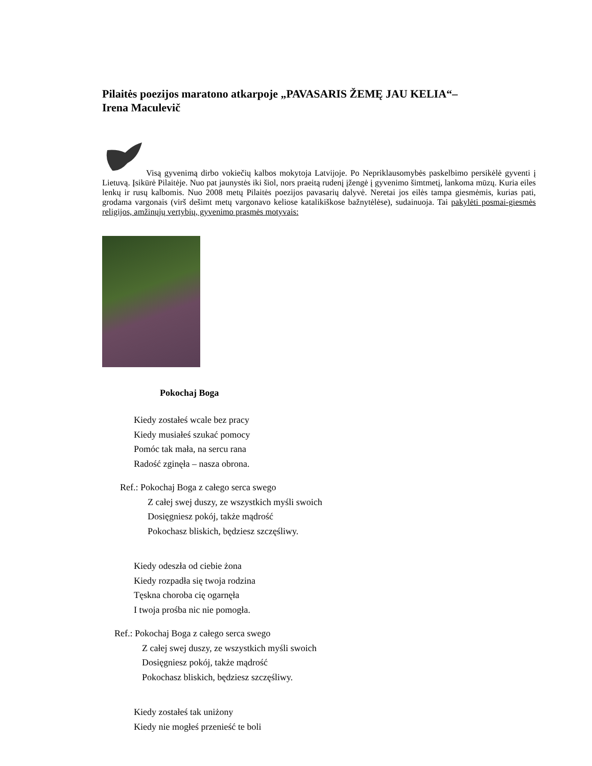Pilaitės poezijos maratono atkarpoje „PAVASARIS ŽEMĘ JAU KELIA“–
Irena Maculevič
Visą gyvenimą dirbo vokiečių kalbos mokytoja Latvijoje. Po Nepriklausomybės paskelbimo persikėlė gyventi į Lietuvą. Įsikūrė Pilaitėje. Nuo pat jaunystės iki šiol, nors praeitą rudenį įžengė į gyvenimo šimtmetį, lankoma mūzų. Kuria eiles lenkų ir rusų kalbomis. Nuo 2008 metų Pilaitės poezijos pavasarių dalyvė. Neretai jos eilės tampa giesmėmis, kurias pati, grodama vargonais (virš dešimt metų vargonavo keliose katalikiškose bažnytėlėse), sudainuoja. Tai pakylėti posmai-giesmės religijos, amžinųjų vertybių, gyvenimo prasmės motyvais:
Pokochaj Boga
Kiedy zostałeś wcale bez pracy
Kiedy musiałeś szukać pomocy
Pomóc tak mała, na sercu rana
Radość zginęła – nasza obrona.
Ref.: Pokochaj Boga z całego serca swego
Z całej swej duszy, ze wszystkich myśli swoich
Dosięgniesz pokój, także mądrość
Pokochasz bliskich, będziesz szczęśliwy.
Kiedy odeszła od ciebie żona
Kiedy rozpadła się twoja rodzina
Tęskna choroba cię ogarnęła
I twoja prośba nic nie pomogła.
Ref.: Pokochaj Boga z całego serca swego
Z całej swej duszy, ze wszystkich myśli swoich
Dosięgniesz pokój, także mądrość
Pokochasz bliskich, będziesz szczęśliwy.
Kiedy zostałeś tak uniżony
Kiedy nie mogłeś przenieść te boli